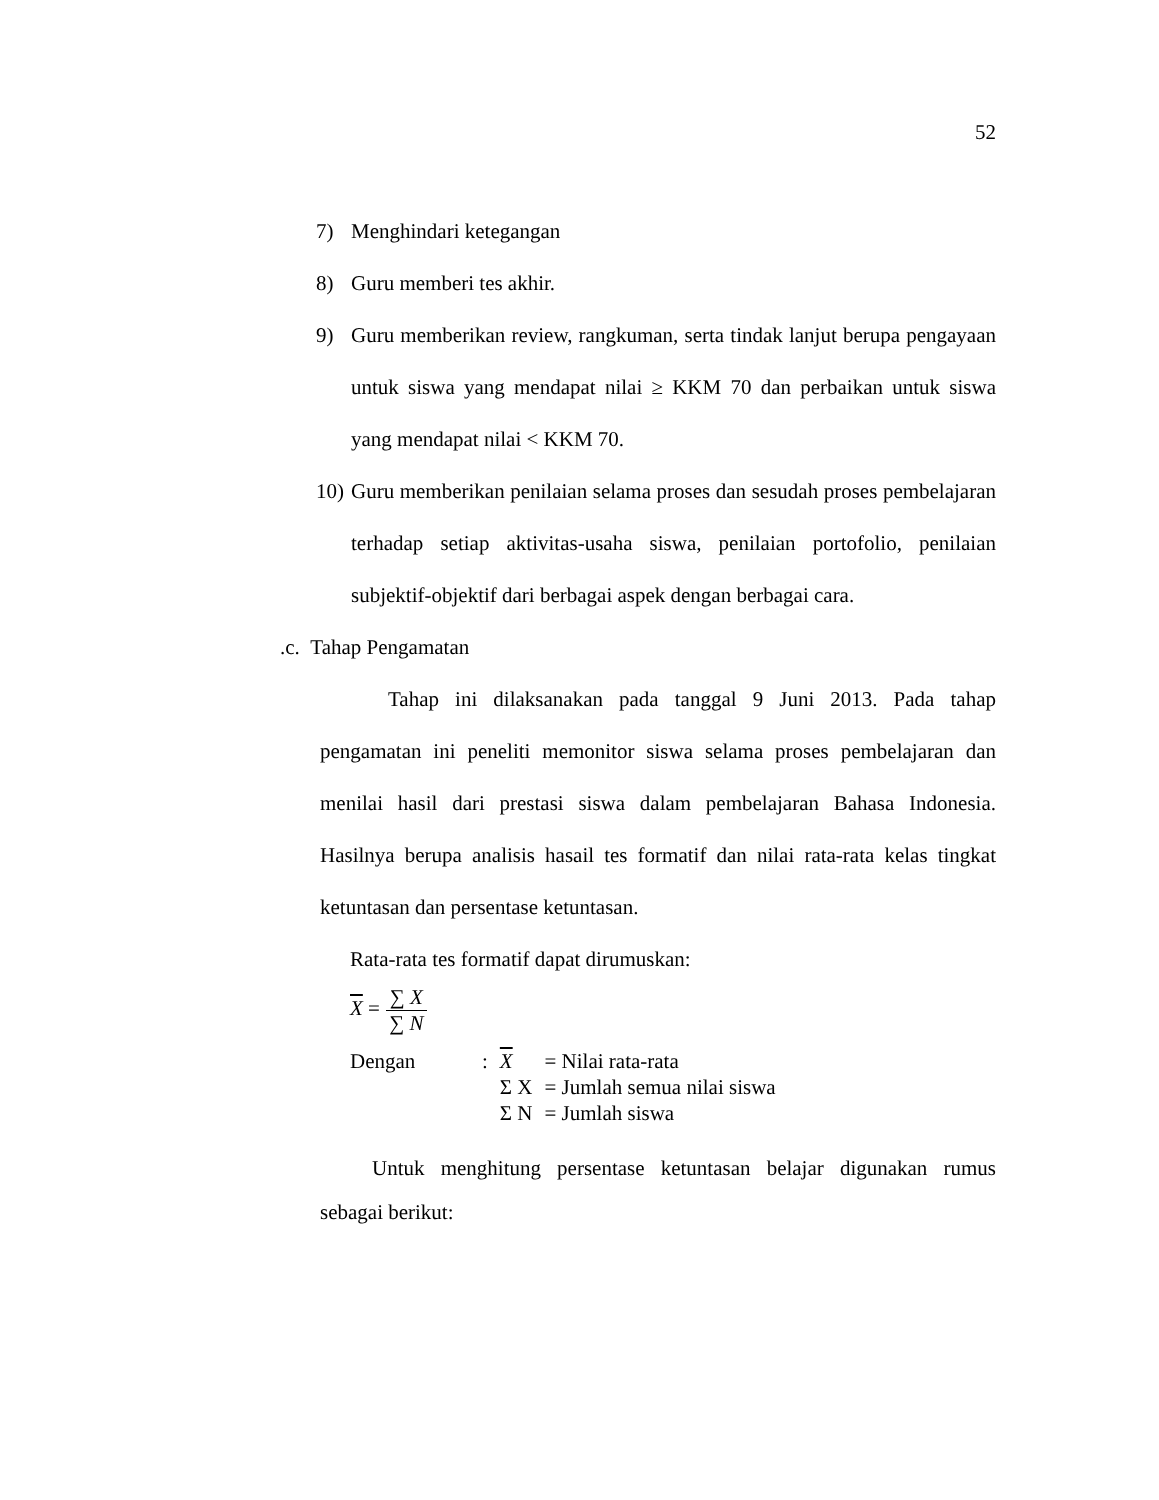52
7) Menghindari ketegangan
8) Guru memberi tes akhir.
9) Guru memberikan review, rangkuman, serta tindak lanjut berupa pengayaan untuk siswa yang mendapat nilai ≥ KKM 70 dan perbaikan untuk siswa yang mendapat nilai < KKM 70.
10) Guru memberikan penilaian selama proses dan sesudah proses pembelajaran terhadap setiap aktivitas-usaha siswa, penilaian portofolio, penilaian subjektif-objektif dari berbagai aspek dengan berbagai cara.
.c. Tahap Pengamatan
Tahap ini dilaksanakan pada tanggal 9 Juni 2013. Pada tahap pengamatan ini peneliti memonitor siswa selama proses pembelajaran dan menilai hasil dari prestasi siswa dalam pembelajaran Bahasa Indonesia. Hasilnya berupa analisis hasail tes formatif dan nilai rata-rata kelas tingkat ketuntasan dan persentase ketuntasan.
Rata-rata tes formatif dapat dirumuskan:
X = ∑ X ∑ N
| Dengan | : | X | = Nilai rata-rata |
| | | Σ X | = Jumlah semua nilai siswa |
| | | Σ N | = Jumlah siswa |
Untuk menghitung persentase ketuntasan belajar digunakan rumus sebagai berikut: